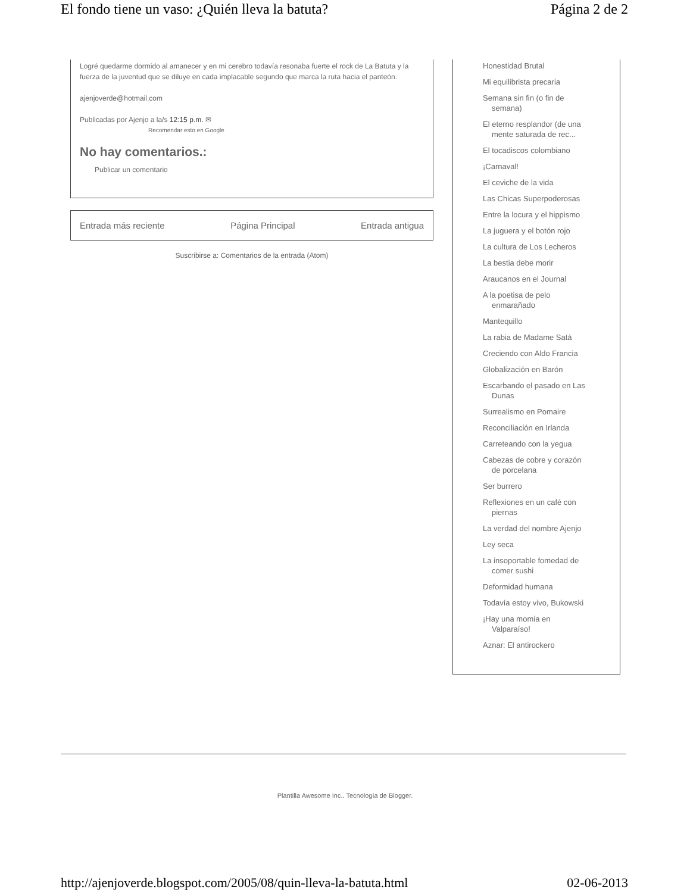El fondo tiene un vaso: ¿Quién lleva la batuta? Página 2 de 2
Logré quedarme dormido al amanecer y en mi cerebro todavía resonaba fuerte el rock de La Batuta y la fuerza de la juventud que se diluye en cada implacable segundo que marca la ruta hacia el panteón.
ajenjoverde@hotmail.com
Publicadas por Ajenjo a la/s 12:15 p.m. ✉
Recomendar esto en Google
No hay comentarios.:
Publicar un comentario
Entrada más reciente Página Principal Entrada antigua
Suscribirse a: Comentarios de la entrada (Atom)
Honestidad Brutal
Mi equilibrista precaria
Semana sin fin (o fin de semana)
El eterno resplandor (de una mente saturada de rec...
El tocadiscos colombiano
¡Carnaval!
El ceviche de la vida
Las Chicas Superpoderosas
Entre la locura y el hippismo
La juguera y el botón rojo
La cultura de Los Lecheros
La bestia debe morir
Araucanos en el Journal
A la poetisa de pelo enmarañado
Mantequillo
La rabia de Madame Satá
Creciendo con Aldo Francia
Globalización en Barón
Escarbando el pasado en Las Dunas
Surrealismo en Pomaire
Reconciliación en Irlanda
Carreteando con la yegua
Cabezas de cobre y corazón de porcelana
Ser burrero
Reflexiones en un café con piernas
La verdad del nombre Ajenjo
Ley seca
La insoportable fomedad de comer sushi
Deformidad humana
Todavía estoy vivo, Bukowski
¡Hay una momia en Valparaíso!
Aznar: El antirockero
Plantilla Awesome Inc.. Tecnología de Blogger.
http://ajenjoverde.blogspot.com/2005/08/quin-lleva-la-batuta.html 02-06-2013